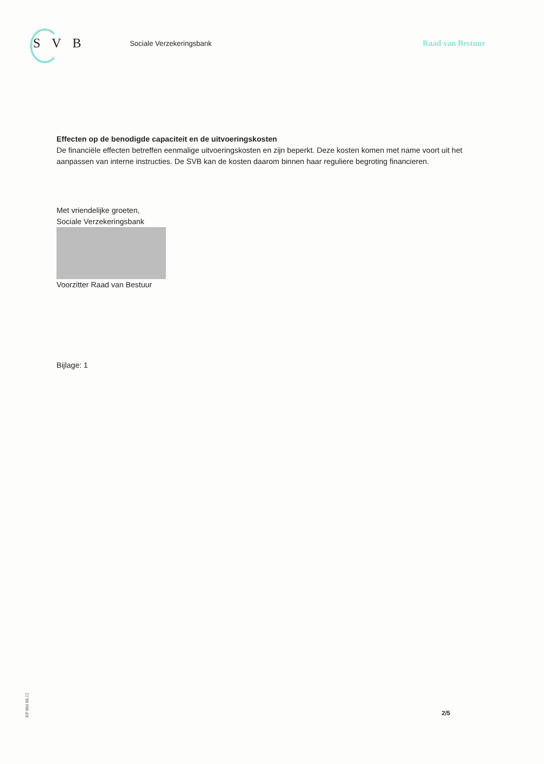SVB
Sociale Verzekeringsbank Raad van Bestuur
Effecten op de benodigde capaciteit en de uitvoeringskosten
De financiële effecten betreffen eenmalige uitvoeringskosten en zijn beperkt. Deze kosten komen met name voort uit het aanpassen van interne instructies. De SVB kan de kosten daarom binnen haar reguliere begroting financieren.
Met vriendelijke groeten,
Sociale Verzekeringsbank
Voorzitter Raad van Bestuur
Bijlage: 1
BP 004 08.12
2/5